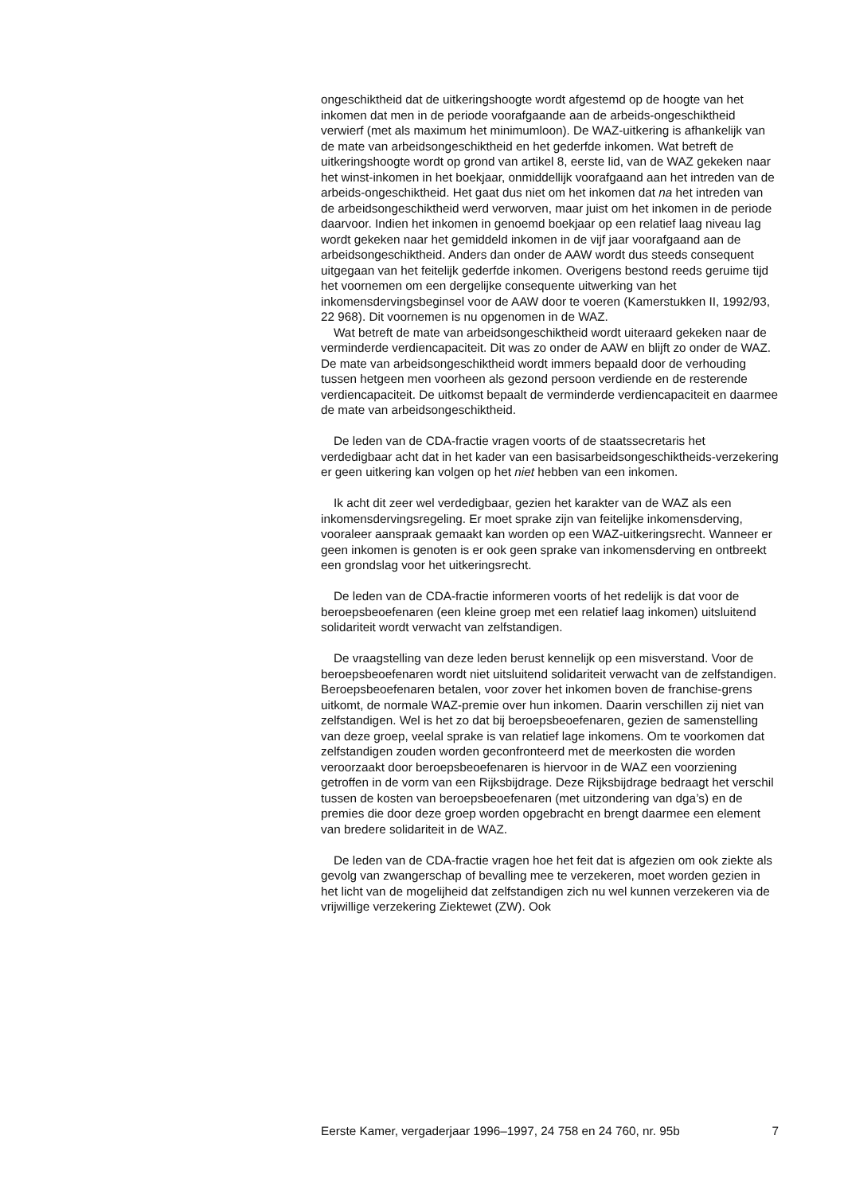ongeschiktheid dat de uitkeringshoogte wordt afgestemd op de hoogte van het inkomen dat men in de periode voorafgaande aan de arbeids-ongeschiktheid verwierf (met als maximum het minimumloon). De WAZ-uitkering is afhankelijk van de mate van arbeidsongeschiktheid en het gederfde inkomen. Wat betreft de uitkeringshoogte wordt op grond van artikel 8, eerste lid, van de WAZ gekeken naar het winst-inkomen in het boekjaar, onmiddellijk voorafgaand aan het intreden van de arbeids-ongeschiktheid. Het gaat dus niet om het inkomen dat na het intreden van de arbeidsongeschiktheid werd verworven, maar juist om het inkomen in de periode daarvoor. Indien het inkomen in genoemd boekjaar op een relatief laag niveau lag wordt gekeken naar het gemiddeld inkomen in de vijf jaar voorafgaand aan de arbeidsongeschiktheid. Anders dan onder de AAW wordt dus steeds consequent uitgegaan van het feitelijk gederfde inkomen. Overigens bestond reeds geruime tijd het voornemen om een dergelijke consequente uitwerking van het inkomensdervingsbeginsel voor de AAW door te voeren (Kamerstukken II, 1992/93, 22 968). Dit voornemen is nu opgenomen in de WAZ.
Wat betreft de mate van arbeidsongeschiktheid wordt uiteraard gekeken naar de verminderde verdiencapaciteit. Dit was zo onder de AAW en blijft zo onder de WAZ. De mate van arbeidsongeschiktheid wordt immers bepaald door de verhouding tussen hetgeen men voorheen als gezond persoon verdiende en de resterende verdiencapaciteit. De uitkomst bepaalt de verminderde verdiencapaciteit en daarmee de mate van arbeidsongeschiktheid.
De leden van de CDA-fractie vragen voorts of de staatssecretaris het verdedigbaar acht dat in het kader van een basisarbeidsongeschiktheids-verzekering er geen uitkering kan volgen op het niet hebben van een inkomen.
Ik acht dit zeer wel verdedigbaar, gezien het karakter van de WAZ als een inkomensdervingsregeling. Er moet sprake zijn van feitelijke inkomensderving, vooraleer aanspraak gemaakt kan worden op een WAZ-uitkeringsrecht. Wanneer er geen inkomen is genoten is er ook geen sprake van inkomensderving en ontbreekt een grondslag voor het uitkeringsrecht.
De leden van de CDA-fractie informeren voorts of het redelijk is dat voor de beroepsbeoefenaren (een kleine groep met een relatief laag inkomen) uitsluitend solidariteit wordt verwacht van zelfstandigen.
De vraagstelling van deze leden berust kennelijk op een misverstand. Voor de beroepsbeoefenaren wordt niet uitsluitend solidariteit verwacht van de zelfstandigen. Beroepsbeoefenaren betalen, voor zover het inkomen boven de franchise-grens uitkomt, de normale WAZ-premie over hun inkomen. Daarin verschillen zij niet van zelfstandigen. Wel is het zo dat bij beroepsbeoefenaren, gezien de samenstelling van deze groep, veelal sprake is van relatief lage inkomens. Om te voorkomen dat zelfstandigen zouden worden geconfronteerd met de meerkosten die worden veroorzaakt door beroepsbeoefenaren is hiervoor in de WAZ een voorziening getroffen in de vorm van een Rijksbijdrage. Deze Rijksbijdrage bedraagt het verschil tussen de kosten van beroepsbeoefenaren (met uitzondering van dga’s) en de premies die door deze groep worden opgebracht en brengt daarmee een element van bredere solidariteit in de WAZ.
De leden van de CDA-fractie vragen hoe het feit dat is afgezien om ook ziekte als gevolg van zwangerschap of bevalling mee te verzekeren, moet worden gezien in het licht van de mogelijheid dat zelfstandigen zich nu wel kunnen verzekeren via de vrijwillige verzekering Ziektewet (ZW). Ook
Eerste Kamer, vergaderjaar 1996–1997, 24 758 en 24 760, nr. 95b 7